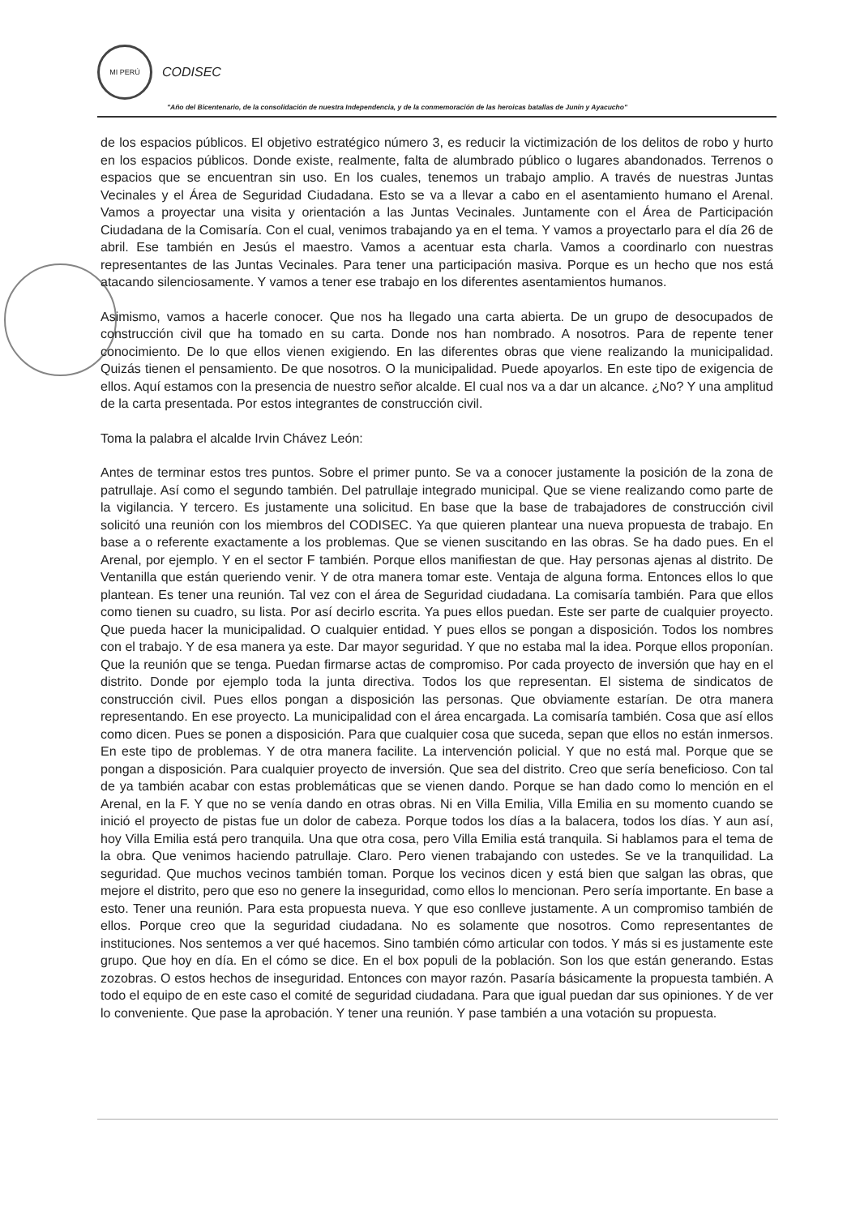MI PERÚ
CODISEC
"Año del Bicentenario, de la consolidación de nuestra Independencia, y de la conmemoración de las heroicas batallas de Junín y Ayacucho"
de los espacios públicos. El objetivo estratégico número 3, es reducir la victimización de los delitos de robo y hurto en los espacios públicos. Donde existe, realmente, falta de alumbrado público o lugares abandonados. Terrenos o espacios que se encuentran sin uso. En los cuales, tenemos un trabajo amplio. A través de nuestras Juntas Vecinales y el Área de Seguridad Ciudadana. Esto se va a llevar a cabo en el asentamiento humano el Arenal. Vamos a proyectar una visita y orientación a las Juntas Vecinales. Juntamente con el Área de Participación Ciudadana de la Comisaría. Con el cual, venimos trabajando ya en el tema. Y vamos a proyectarlo para el día 26 de abril. Ese también en Jesús el maestro. Vamos a acentuar esta charla. Vamos a coordinarlo con nuestras representantes de las Juntas Vecinales. Para tener una participación masiva. Porque es un hecho que nos está atacando silenciosamente. Y vamos a tener ese trabajo en los diferentes asentamientos humanos.
Asimismo, vamos a hacerle conocer. Que nos ha llegado una carta abierta. De un grupo de desocupados de construcción civil que ha tomado en su carta. Donde nos han nombrado. A nosotros. Para de repente tener conocimiento. De lo que ellos vienen exigiendo. En las diferentes obras que viene realizando la municipalidad. Quizás tienen el pensamiento. De que nosotros. O la municipalidad. Puede apoyarlos. En este tipo de exigencia de ellos. Aquí estamos con la presencia de nuestro señor alcalde. El cual nos va a dar un alcance. ¿No? Y una amplitud de la carta presentada. Por estos integrantes de construcción civil.
Toma la palabra el alcalde Irvin Chávez León:
Antes de terminar estos tres puntos. Sobre el primer punto. Se va a conocer justamente la posición de la zona de patrullaje. Así como el segundo también. Del patrullaje integrado municipal. Que se viene realizando como parte de la vigilancia. Y tercero. Es justamente una solicitud. En base que la base de trabajadores de construcción civil solicitó una reunión con los miembros del CODISEC. Ya que quieren plantear una nueva propuesta de trabajo. En base a o referente exactamente a los problemas. Que se vienen suscitando en las obras. Se ha dado pues. En el Arenal, por ejemplo. Y en el sector F también. Porque ellos manifiestan de que. Hay personas ajenas al distrito. De Ventanilla que están queriendo venir. Y de otra manera tomar este. Ventaja de alguna forma. Entonces ellos lo que plantean. Es tener una reunión. Tal vez con el área de Seguridad ciudadana. La comisaría también. Para que ellos como tienen su cuadro, su lista. Por así decirlo escrita. Ya pues ellos puedan. Este ser parte de cualquier proyecto. Que pueda hacer la municipalidad. O cualquier entidad. Y pues ellos se pongan a disposición. Todos los nombres con el trabajo. Y de esa manera ya este. Dar mayor seguridad. Y que no estaba mal la idea. Porque ellos proponían. Que la reunión que se tenga. Puedan firmarse actas de compromiso. Por cada proyecto de inversión que hay en el distrito. Donde por ejemplo toda la junta directiva. Todos los que representan. El sistema de sindicatos de construcción civil. Pues ellos pongan a disposición las personas. Que obviamente estarían. De otra manera representando. En ese proyecto. La municipalidad con el área encargada. La comisaría también. Cosa que así ellos como dicen. Pues se ponen a disposición. Para que cualquier cosa que suceda, sepan que ellos no están inmersos. En este tipo de problemas. Y de otra manera facilite. La intervención policial. Y que no está mal. Porque que se pongan a disposición. Para cualquier proyecto de inversión. Que sea del distrito. Creo que sería beneficioso. Con tal de ya también acabar con estas problemáticas que se vienen dando. Porque se han dado como lo mención en el Arenal, en la F. Y que no se venía dando en otras obras. Ni en Villa Emilia, Villa Emilia en su momento cuando se inició el proyecto de pistas fue un dolor de cabeza. Porque todos los días a la balacera, todos los días. Y aun así, hoy Villa Emilia está pero tranquila. Una que otra cosa, pero Villa Emilia está tranquila. Si hablamos para el tema de la obra. Que venimos haciendo patrullaje. Claro. Pero vienen trabajando con ustedes. Se ve la tranquilidad. La seguridad. Que muchos vecinos también toman. Porque los vecinos dicen y está bien que salgan las obras, que mejore el distrito, pero que eso no genere la inseguridad, como ellos lo mencionan. Pero sería importante. En base a esto. Tener una reunión. Para esta propuesta nueva. Y que eso conlleve justamente. A un compromiso también de ellos. Porque creo que la seguridad ciudadana. No es solamente que nosotros. Como representantes de instituciones. Nos sentemos a ver qué hacemos. Sino también cómo articular con todos. Y más si es justamente este grupo. Que hoy en día. En el cómo se dice. En el box populi de la población. Son los que están generando. Estas zozobras. O estos hechos de inseguridad. Entonces con mayor razón. Pasaría básicamente la propuesta también. A todo el equipo de en este caso el comité de seguridad ciudadana. Para que igual puedan dar sus opiniones. Y de ver lo conveniente. Que pase la aprobación. Y tener una reunión. Y pase también a una votación su propuesta.